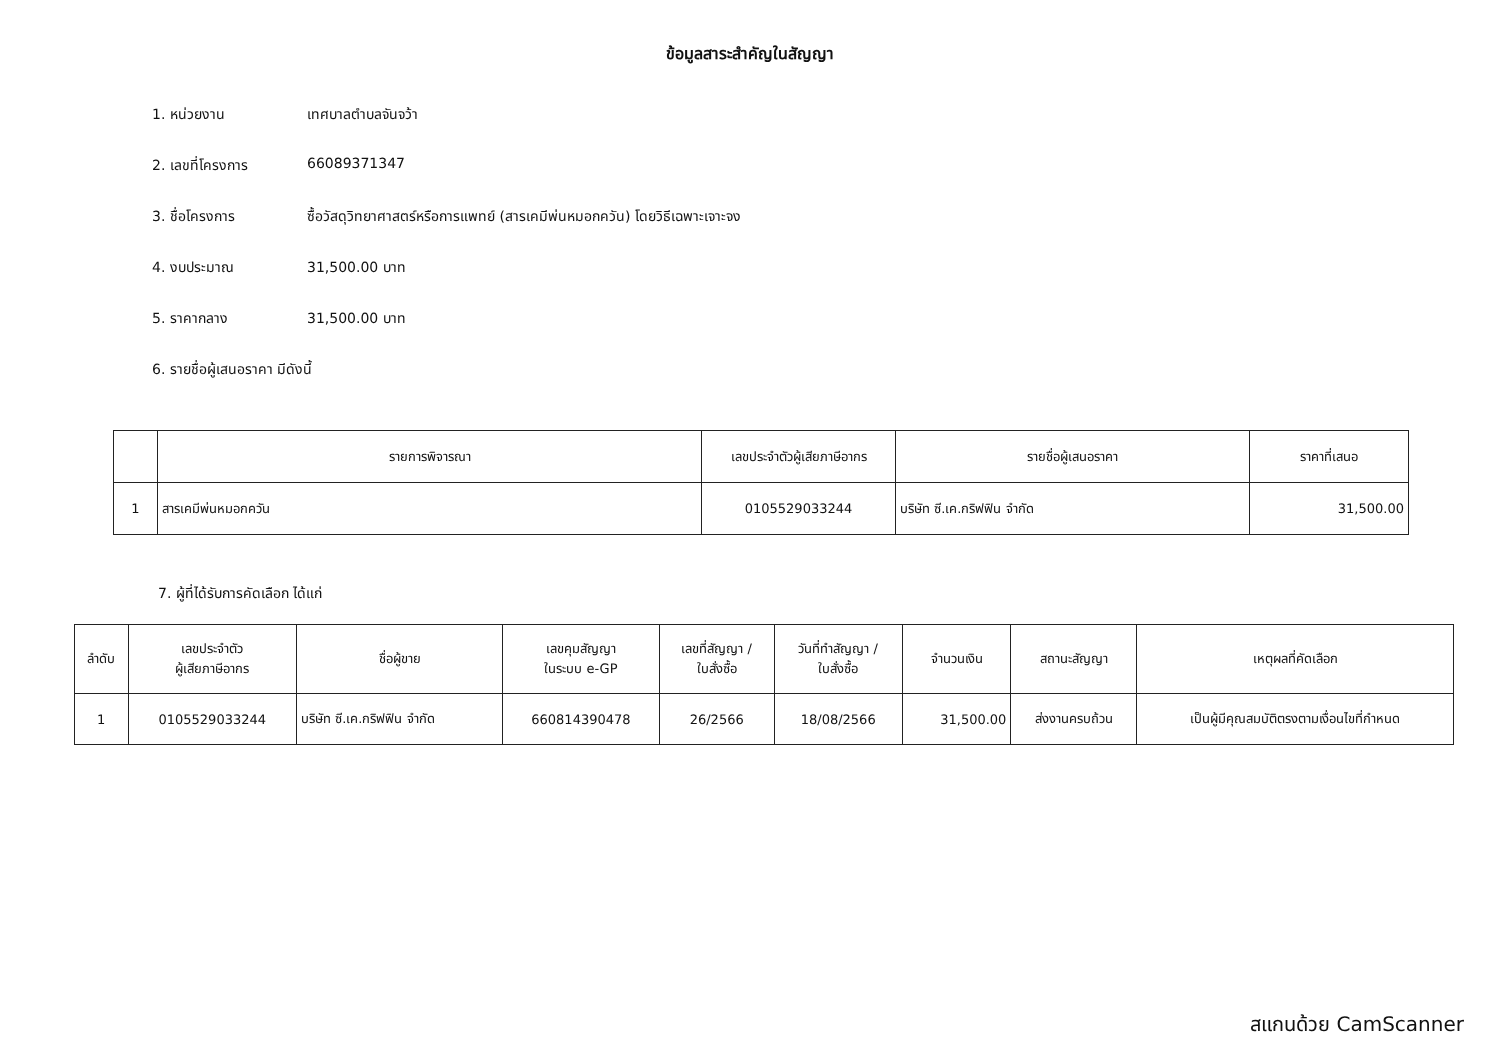ข้อมูลสาระสำคัญในสัญญา
1. หน่วยงาน เทศบาลตำบลจันจว้า
2. เลขที่โครงการ 66089371347
3. ชื่อโครงการ ซื้อวัสดุวิทยาศาสตร์หรือการแพทย์ (สารเคมีพ่นหมอกควัน) โดยวิธีเฉพาะเจาะจง
4. งบประมาณ 31,500.00 บาท
5. ราคากลาง 31,500.00 บาท
6. รายชื่อผู้เสนอราคา มีดังนี้
| | รายการพิจารณา | เลขประจำตัวผู้เสียภาษีอากร | รายชื่อผู้เสนอราคา | ราคาที่เสนอ |
| --- | --- | --- | --- | --- |
| 1 | สารเคมีพ่นหมอกควัน | 0105529033244 | บริษัท ซี.เค.กริฟฟิน จำกัด | 31,500.00 |
7. ผู้ที่ได้รับการคัดเลือก ได้แก่
| ลำดับ | เลขประจำตัว ผู้เสียภาษีอากร | ชื่อผู้ขาย | เลขคุมสัญญา ในระบบ e-GP | เลขที่สัญญา / ใบสั่งซื้อ | วันที่ทำสัญญา / ใบสั่งซื้อ | จำนวนเงิน | สถานะสัญญา | เหตุผลที่คัดเลือก |
| --- | --- | --- | --- | --- | --- | --- | --- | --- |
| 1 | 0105529033244 | บริษัท ซี.เค.กริฟฟิน จำกัด | 660814390478 | 26/2566 | 18/08/2566 | 31,500.00 | ส่งงานครบถ้วน | เป็นผู้มีคุณสมบัติตรงตามเงื่อนไขที่กำหนด |
สแกนด้วย CamScanner